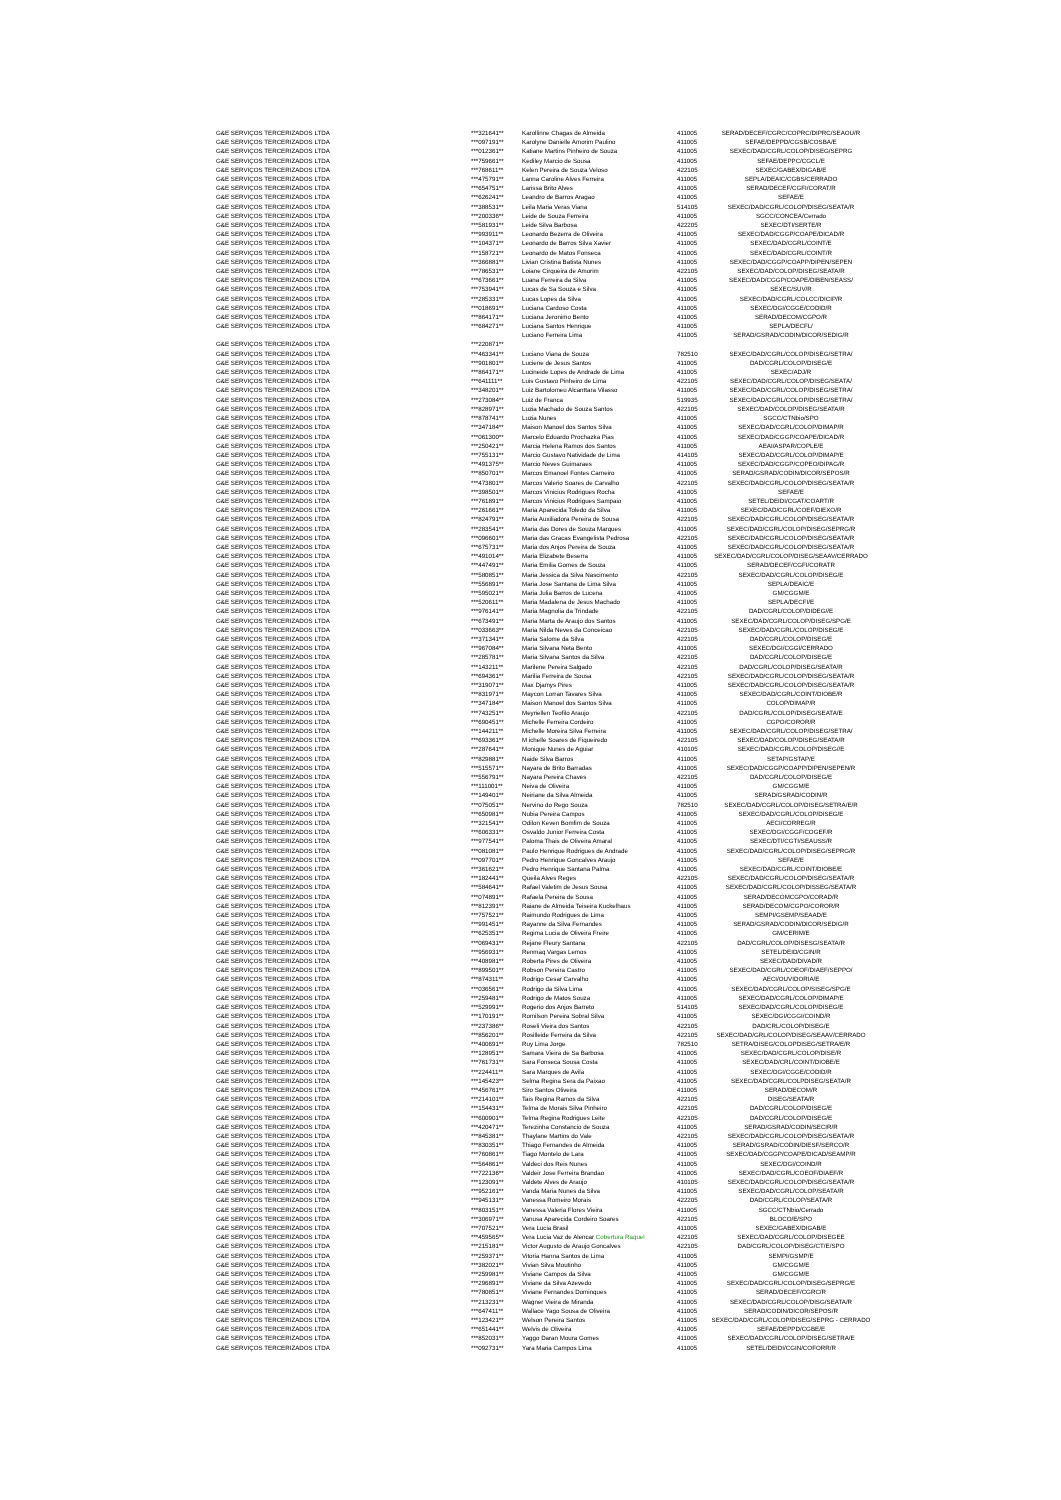| G&E SERVIÇOS TERCERIZADOS LTDA | ***321641** | Karollinne Chagas de Almeida | 411005 | SERAD/DECEF/CGRC/COPRC/DIPRC/SEAOU/R |
| G&E SERVIÇOS TERCERIZADOS LTDA | ***097191** | Karolyne Danielle Amorim Paulino | 411005 | SEFAE/DEPPD/CGSB/COSBA/E |
| G&E SERVIÇOS TERCERIZADOS LTDA | ***012361** | Katiane Martins Pinheiro de Souza | 411005 | SEXEC/DAD/CGRL/COLOP/DISEG/SEPRG |
| G&E SERVIÇOS TERCERIZADOS LTDA | ***759661** | Kediley Marcio de Sousa | 411005 | SEFAE/DEPPC/CGCL/E |
| G&E SERVIÇOS TERCERIZADOS LTDA | ***768611** | Kelen Pereira de Souza Veloso | 422105 | SEXEC/GABEX/DIGAB/E |
| G&E SERVIÇOS TERCERIZADOS LTDA | ***475791** | Lanna Caroline Alves Ferreira | 411005 | SEPLA/DEAIC/CGBS/CERRADO |
| G&E SERVIÇOS TERCERIZADOS LTDA | ***654751** | Larissa Brito Alves | 411005 | SERAD/DECEF/CGFI/CORAT/R |
| G&E SERVIÇOS TERCERIZADOS LTDA | ***626241** | Leandro de Barros Aragao | 411005 | SEFAE/E |
| G&E SERVIÇOS TERCERIZADOS LTDA | ***388531** | Leila Maria Veras Viana | 514105 | SEXEC/DAD/CGRL/COLOP/DISEG/SEATA/R |
| G&E SERVIÇOS TERCERIZADOS LTDA | ***200336** | Leide de Souza Ferreira | 411005 | SGCC/CONCEA/Cerrado |
| G&E SERVIÇOS TERCERIZADOS LTDA | ***581931** | Leide Silva Barbosa | 422205 | SEXEC/DTI/SERTE/R |
| G&E SERVIÇOS TERCERIZADOS LTDA | ***993911** | Leonardo Bezerra de Oliveira | 411005 | SEXEC/DAD/CGGP/COAPE/DICAD/R |
| G&E SERVIÇOS TERCERIZADOS LTDA | ***104371** | Leonardo de Barros Silva Xavier | 411005 | SEXEC/DAD/CGRL/COINT/E |
| G&E SERVIÇOS TERCERIZADOS LTDA | ***158721** | Leonardo de Matos Fonseca | 411005 | SEXEC/DAD/CGRL/COINT/R |
| G&E SERVIÇOS TERCERIZADOS LTDA | ***366881** | Livian Cristina Batista Nunes | 411005 | SEXEC/DAD/CGGP/COAPP/DIPEN/SEPEN |
| G&E SERVIÇOS TERCERIZADOS LTDA | ***786531** | Loiane Cirqueira de Amorim | 422105 | SEXEC/DAD/COLOP/DISEG/SEATA/R |
| G&E SERVIÇOS TERCERIZADOS LTDA | ***673661** | Luana Ferreira da Silva | 411005 | SEXEC/DAD/CGGP/COAPE/DIBEN/SEASS/ |
| G&E SERVIÇOS TERCERIZADOS LTDA | ***753941** | Lucas de Sa Souza e Silva | 411005 | SEXEC/SUV/R |
| G&E SERVIÇOS TERCERIZADOS LTDA | ***285331** | Lucas Lopes da Silva | 411005 | SEXEC/DAD/CGRL/COLCC/DICIP/R |
| G&E SERVIÇOS TERCERIZADOS LTDA | ***018691** | Luciana Cardoso Costa | 411005 | SEXEC/DGI/CGGE/CODID/R |
| G&E SERVIÇOS TERCERIZADOS LTDA | ***864171** | Luciana Jeronimo Bento | 411005 | SERAD/DECOM/CGPO/R |
| G&E SERVIÇOS TERCERIZADOS LTDA | ***684271** | Luciana Santos Henrique | 411005 | SEPLA/DECFL/ |
| G&E SERVIÇOS TERCERIZADOS LTDA | ***220871** | Luciano Ferreira Lima | 411005 | SERAD/GSRAD/CODIN/DICOR/SEDIG/R |
| G&E SERVIÇOS TERCERIZADOS LTDA | ***463341** | Luciano Viana de Souza | 782510 | SEXEC/DAD/CGRL/COLOP/DISEG/SETRA/ |
| G&E SERVIÇOS TERCERIZADOS LTDA | ***901801** | Luciene de Jesus Santos | 411005 | DAD/CGRL/COLOP/DISEG/E |
| G&E SERVIÇOS TERCERIZADOS LTDA | ***864171** | Lucineide Lopes de Andrade de Lima | 411005 | SEXEC/ADJ/R |
| G&E SERVIÇOS TERCERIZADOS LTDA | ***641111** | Luis Gustavo Pinheiro de Lima | 422105 | SEXEC/DAD/CGRL/COLOP/DISEG/SEATA/ |
| G&E SERVIÇOS TERCERIZADOS LTDA | ***348201** | Luiz Bartolomeu Alcanttara Vilasso | 411005 | SEXEC/DAD/CGRL/COLOP/DISEG/SETRA/ |
| G&E SERVIÇOS TERCERIZADOS LTDA | ***273084** | Luiz de Franca | 519935 | SEXEC/DAD/CGRL/COLOP/DISEG/SETRA/ |
| G&E SERVIÇOS TERCERIZADOS LTDA | ***828971** | Luzia Machado de Souza Santos | 422105 | SEXEC/DAD/COLOP/DISEG/SEATA/R |
| G&E SERVIÇOS TERCERIZADOS LTDA | ***878741** | Luzia Nunes | 411005 | SGCC/CTNbio/SPO |
| G&E SERVIÇOS TERCERIZADOS LTDA | ***347184** | Maison Manoel dos Santos Silva | 411005 | SEXEC/DAD/CGRL/COLOP/DIMAP/R |
| G&E SERVIÇOS TERCERIZADOS LTDA | ***061300** | Marcelo Eduardo Prochazka Pias | 411005 | SEXEC/DAD/CGGP/COAPE/DICAD/R |
| G&E SERVIÇOS TERCERIZADOS LTDA | ***250421** | Marcia Helena Ramos dos Santos | 411005 | AEAI/ASPAR/COPLE/E |
| G&E SERVIÇOS TERCERIZADOS LTDA | ***755131** | Marcio Gustavo Natividade de Lima | 414105 | SEXEC/DAD/CGRL/COLOP/DIMAP/E |
| G&E SERVIÇOS TERCERIZADOS LTDA | ***491375** | Marcio Neves Guimaraes | 411005 | SEXEC/DAD/CGGP/COPEO/DIPAG/R |
| G&E SERVIÇOS TERCERIZADOS LTDA | ***850701** | Marcos Emanoel Fontes Carneiro | 411005 | SERAD/GSRAD/CODIN/DICOR/SEPOS/R |
| G&E SERVIÇOS TERCERIZADOS LTDA | ***473801** | Marcos Valerio Soares de Carvalho | 422105 | SEXEC/DAD/CGRL/COLOP/DISEG/SEATA/R |
| G&E SERVIÇOS TERCERIZADOS LTDA | ***398501** | Marcos Vinicius Rodrigues Rocha | 411005 | SEFAE/E |
| G&E SERVIÇOS TERCERIZADOS LTDA | ***761891** | Marcos Vinicius Rodrigues Sampaio | 411005 | SETEL/DEIDI/CGAT/COART/R |
| G&E SERVIÇOS TERCERIZADOS LTDA | ***261661** | Maria Aparecida Toledo da Silva | 411005 | SEXEC/DAD/CGRL/COEF/DIEXO/R |
| G&E SERVIÇOS TERCERIZADOS LTDA | ***824791** | Maria Auxiliadora Pereira de Sousa | 422105 | SEXEC/DAD/CGRL/COLOP/DISEG/SEATA/R |
| G&E SERVIÇOS TERCERIZADOS LTDA | ***283541** | Maria das Dores de Souza Marques | 411005 | SEXEC/DAD/CGRL/COLOP/DISEG/SEPRG/R |
| G&E SERVIÇOS TERCERIZADOS LTDA | ***096601** | Maria das Gracas Evangelista Pedrosa | 422105 | SEXEC/DAD/CGRL/COLOP/DISEG/SEATA/R |
| G&E SERVIÇOS TERCERIZADOS LTDA | ***675731** | Maria dos Anjos Pereira de Souza | 411005 | SEXEC/DAD/CGRL/COLOP/DISEG/SEATA/R |
| G&E SERVIÇOS TERCERIZADOS LTDA | ***491014** | Maria Elizabete Beserra | 411005 | SEXEC/DAD/CGRL/COLOP/DISEG/SEAAV/CERRADO |
| G&E SERVIÇOS TERCERIZADOS LTDA | ***447491** | Maria Emilia Gomes de Souza | 411005 | SERAD/DECEF/CGFI/CORATR |
| G&E SERVIÇOS TERCERIZADOS LTDA | ***580851** | Maria Jessica da Silva Nascimento | 422105 | SEXEC/DAD/CGRL/COLOP/DISEG/E |
| G&E SERVIÇOS TERCERIZADOS LTDA | ***556891** | Maria Jose Santana de Lima Silva | 411005 | SEPLA/DEAIC/E |
| G&E SERVIÇOS TERCERIZADOS LTDA | ***595021** | Maria Julia Barros de Lucena | 411005 | GM/CGGM/E |
| G&E SERVIÇOS TERCERIZADOS LTDA | ***520611** | Maria Madalena de Jesus Machado | 411005 | SEPLA/DECFI/E |
| G&E SERVIÇOS TERCERIZADOS LTDA | ***976141** | Maria Magnolia da Trindade | 422105 | DAD/CGRL/COLOP/DIDEG//E |
| G&E SERVIÇOS TERCERIZADOS LTDA | ***673491** | Maria Marta de Araujo dos Santos | 411005 | SEXEC/DAD/CGRL/COLOP/DISEG/SPG/E |
| G&E SERVIÇOS TERCERIZADOS LTDA | ***033663** | Maria Nilda Neves da Conceicao | 422105 | SEXEC/DAD/CGRL/COLOP/DISEG/E |
| G&E SERVIÇOS TERCERIZADOS LTDA | ***371341** | Maria Salome da Silva | 422105 | DAD/CGRL/COLOP/DISEG/E |
| G&E SERVIÇOS TERCERIZADOS LTDA | ***967084** | Maria Silvana Neta Bento | 411005 | SEXEC/DGI/CGGI/CERRADO |
| G&E SERVIÇOS TERCERIZADOS LTDA | ***285781** | Maria Silvana Santos da Silva | 422105 | DAD/CGRL/COLOP/DISEG/E |
| G&E SERVIÇOS TERCERIZADOS LTDA | ***143211** | Marilene Pereira Salgado | 422105 | DAD/CGRL/COLOP/DISEG/SEATA/R |
| G&E SERVIÇOS TERCERIZADOS LTDA | ***694361** | Marilia Ferreira de Sousa | 422105 | SEXEC/DAD/CGRL/COLOP/DISEG/SEATA/R |
| G&E SERVIÇOS TERCERIZADOS LTDA | ***319071** | Max Djamys Pires | 411005 | SEXEC/DAD/CGRL/COLOP/DISEG/SEATA/R |
| G&E SERVIÇOS TERCERIZADOS LTDA | ***831971** | Maycon Lorran Tavares Silva | 411005 | SEXEC/DAD/CGRL/COINT/DIOBE/R |
| G&E SERVIÇOS TERCERIZADOS LTDA | ***347184** | Maison Manoel dos Santos Silva | 411005 | COLOP/DIMAP/R |
| G&E SERVIÇOS TERCERIZADOS LTDA | ***743251** | Meyriellen Teofilo Araujo | 422105 | DAD/CGRL/COLOP/DISEG/SEATA/E |
| G&E SERVIÇOS TERCERIZADOS LTDA | ***690451** | Michelle Ferreira Cordeiro | 411005 | CGPO/COROR/R |
| G&E SERVIÇOS TERCERIZADOS LTDA | ***144211** | Michelle Moreira Silva Ferreira | 411005 | SEXEC/DAD/CGRL/COLOP/DISEG/SETRA/ |
| G&E SERVIÇOS TERCERIZADOS LTDA | ***693361** | M ichelle Soares de Fiqueiredo | 422105 | SEXEC/DAD/COLOP/DISEG/SEATA/R |
| G&E SERVIÇOS TERCERIZADOS LTDA | ***287641** | Monique Nunes de Aguiar | 410105 | SEXEC/DAD/CGRL/COLOP/DISEG//E |
| G&E SERVIÇOS TERCERIZADOS LTDA | ***829881** | Naide Silva Barros | 411005 | SETAP/GSTAP/E |
| G&E SERVIÇOS TERCERIZADOS LTDA | ***515571** | Nayara de Brito Barradas | 411005 | SEXEC/DAD/CGGP/COAPP/DIPEN/SEPEN/R |
| G&E SERVIÇOS TERCERIZADOS LTDA | ***556791** | Nayara Pereira Chaves | 422105 | DAD/CGRL/COLOP/DISEG/E |
| G&E SERVIÇOS TERCERIZADOS LTDA | ***111001** | Neiva de Oliveira | 411005 | GM/CGGM/E |
| G&E SERVIÇOS TERCERIZADOS LTDA | ***149401** | Neiriane da Silva Almeida | 411005 | SERAD/GSRAD/CODIN/R |
| G&E SERVIÇOS TERCERIZADOS LTDA | ***075051** | Nervino do Rego Souza | 782510 | SEXEC/DAD/CGRL/COLOP/DISEG/SETRA/E/R |
| G&E SERVIÇOS TERCERIZADOS LTDA | ***650981** | Nubia Pereira Campos | 411005 | SEXEC/DAD/CGRL/COLOP/DISEG/E |
| G&E SERVIÇOS TERCERIZADOS LTDA | ***321541** | Odilon Keven Bomfim de Souza | 411005 | AECI/CORREG/R |
| G&E SERVIÇOS TERCERIZADOS LTDA | ***606331** | Osvaldo Junior Ferreira Costa | 411005 | SEXEC/DGI/CGGF/COGEF/R |
| G&E SERVIÇOS TERCERIZADOS LTDA | ***977541** | Paloma Thais de Oliveira Amaral | 411005 | SEXEC/DTI/CGTI/SEAUSS/R |
| G&E SERVIÇOS TERCERIZADOS LTDA | ***081081** | Paulo Henrique Rodrigues de Andrade | 411005 | SEXEC/DAD/CGRL/COLOP/DISEG/SEPRG/R |
| G&E SERVIÇOS TERCERIZADOS LTDA | ***097701** | Pedro Henrique Goncalves Araujo | 411005 | SEFAE/E |
| G&E SERVIÇOS TERCERIZADOS LTDA | ***361621** | Pedro Henrique Santana Palma | 411005 | SEXEC/DAD/CGRL/COINT/DIOBE/E |
| G&E SERVIÇOS TERCERIZADOS LTDA | ***182441** | Queila Alves Reges | 422105 | SEXEC/DAD/CGRL/COLOP/DISEG/SEATA/R |
| G&E SERVIÇOS TERCERIZADOS LTDA | ***584641** | Rafael Valetim de Jesus Sousa | 411005 | SEXEC/DAD/CGRL/COLOP/DISSEG/SEATA/R |
| G&E SERVIÇOS TERCERIZADOS LTDA | ***074891** | Rafaela Pereira de Sousa | 411005 | SERAD/DECOMCGPO/CORAD/R |
| G&E SERVIÇOS TERCERIZADOS LTDA | ***812391** | Raiane de Almeida Teiseira Kuckelhaus | 411005 | SERAD/DECOM/CGPO/COROR/R |
| G&E SERVIÇOS TERCERIZADOS LTDA | ***757521** | Raimundo Rodrigues de Lima | 411005 | SEMPI/GSEMP/SEAAD/E |
| G&E SERVIÇOS TERCERIZADOS LTDA | ***991451** | Rayanne da Silva Fernandes | 411005 | SERAD/GSRAD/CODIN/DICOR/SEDIG/R |
| G&E SERVIÇOS TERCERIZADOS LTDA | ***625351** | Regima Lucia de Oliveira Freire | 411005 | GM/CERIM/E |
| G&E SERVIÇOS TERCERIZADOS LTDA | ***069431** | Rejane Fleury Santana | 422105 | DAD/CGRL/COLOP/DISESG/SEATA/R |
| G&E SERVIÇOS TERCERIZADOS LTDA | ***956931** | Renmaq Vargas Lemos | 411005 | SETEL/DEID/CGIN/R |
| G&E SERVIÇOS TERCERIZADOS LTDA | ***408981** | Roberta Pires de Oliveira | 411005 | SEXEC/DAD/DIVAD/R |
| G&E SERVIÇOS TERCERIZADOS LTDA | ***899501** | Robson Pereira Castro | 411005 | SEXEC/DAD/CGRL/COEOF/DIAEF/SEPPO/ |
| G&E SERVIÇOS TERCERIZADOS LTDA | ***874311** | Rodrigo Cesar Carvalho | 411005 | AECI/OUVIDORIA/E |
| G&E SERVIÇOS TERCERIZADOS LTDA | ***036561** | Rodrigo da Silva Lima | 411005 | SEXEC/DAD/CGRL/COLOP/SISEG/SPG/E |
| G&E SERVIÇOS TERCERIZADOS LTDA | ***259481** | Rodrigo de Matos Souza | 411005 | SEXEC/DAD/CGRL/COLOP/DIMAP/E |
| G&E SERVIÇOS TERCERIZADOS LTDA | ***529991** | Rogerio dos Anjos Barreto | 514105 | SEXEC/DAD/CGRL/COLOP/DISEG/E |
| G&E SERVIÇOS TERCERIZADOS LTDA | ***170191** | Romilson Pereira Sobral Silva | 411005 | SEXEC/DGI/CGGI/COIND/R |
| G&E SERVIÇOS TERCERIZADOS LTDA | ***237386** | Roseli Vieira dos Santos | 422105 | DAD/CRL/COLOP/DISEG/E |
| G&E SERVIÇOS TERCERIZADOS LTDA | ***856201** | Rosilleide Ferreira da Silva | 422105 | SEXEC/DAD/GRL/COLOP/DISEG/SEAAV/CERRADO |
| G&E SERVIÇOS TERCERIZADOS LTDA | ***400691** | Ruy Lima Jorge | 782510 | SETRA/DISEG/COLOPDISEG/SETRA/E/R |
| G&E SERVIÇOS TERCERIZADOS LTDA | ***128951** | Samara Vieira de Sa Barbosa | 411005 | SEXEC/DAD/CGRL/COLOP/DISE/R |
| G&E SERVIÇOS TERCERIZADOS LTDA | ***761731** | Sara Fonseca Sousa Costa | 411005 | SEXEC/DAD/CRL/COINT/DIOBE/E |
| G&E SERVIÇOS TERCERIZADOS LTDA | ***224411** | Sara Marques de Avila | 411005 | SEXEC/DGI/CGGE/CODID/R |
| G&E SERVIÇOS TERCERIZADOS LTDA | ***145423** | Selma Regina Sera da Paixao | 411005 | SEXEC/DAD/CGRL/COLPDISEG/SEATA/R |
| G&E SERVIÇOS TERCERIZADOS LTDA | ***456761** | Siro Santos Oliveira | 411005 | SERAD/DECOM/R |
| G&E SERVIÇOS TERCERIZADOS LTDA | ***214101** | Tais Regina Ramos da Silva | 422105 | DISEG/SEATA/R |
| G&E SERVIÇOS TERCERIZADOS LTDA | ***154431** | Telma de Morais Silva Pinheiro | 422105 | DAD/CGRL/COLOP/DISEG/E |
| G&E SERVIÇOS TERCERIZADOS LTDA | ***600901** | Telma Regina Rodrigues Leite | 422105 | DAD/CGRL/COLOP/DISEG/E |
| G&E SERVIÇOS TERCERIZADOS LTDA | ***420471** | Terezinha Constancio de Souza | 411005 | SERAD/GSRAD/CODIN/SECIR/R |
| G&E SERVIÇOS TERCERIZADOS LTDA | ***845381** | Thaylane Martins do Vale | 422105 | SEXEC/DAD/CGRL/COLOP/DISEG/SEATA/R |
| G&E SERVIÇOS TERCERIZADOS LTDA | ***830351** | Thiago Fernandes de Almeida | 411005 | SERAD/GSRAD/CODIN/DIESF/SERCO/R |
| G&E SERVIÇOS TERCERIZADOS LTDA | ***760861** | Tiago Montelo de Lara | 411005 | SEXEC/DAD/CGGP/COAPE/DICAD/SEAMP/R |
| G&E SERVIÇOS TERCERIZADOS LTDA | ***564861** | Valdeci dos Reis Nunes | 411005 | SEXEC/DGI/COIND/R |
| G&E SERVIÇOS TERCERIZADOS LTDA | ***722136** | Valdeir Jose Ferreira Brandao | 411005 | SEXEC/DAD/CGRL/COEOF/DIAEF/R |
| G&E SERVIÇOS TERCERIZADOS LTDA | ***123091** | Valdete Alves de Araujo | 410105 | SEXEC/DAD/CGRL/COLOP/DISEG/SEATA/R |
| G&E SERVIÇOS TERCERIZADOS LTDA | ***952161** | Vanda Maria Nunes da Silva | 411005 | SEXEC/DAD/CGRL/COLOP/SEATA/R |
| G&E SERVIÇOS TERCERIZADOS LTDA | ***945131** | Vanessa Romeiro Morais | 422205 | DAD/CGRL/COLOP/SEATA/R |
| G&E SERVIÇOS TERCERIZADOS LTDA | ***803151** | Vanessa Valeria Flores Vieira | 411005 | SGCC/CTNbio/Cerrado |
| G&E SERVIÇOS TERCERIZADOS LTDA | ***306971** | Vanusa Aparecida Cordeiro Soares | 422105 | BLOCO/E/SPO |
| G&E SERVIÇOS TERCERIZADOS LTDA | ***707521** | Vera Lucia Brasil | 411005 | SEXEC/GABEX/DIGAB/E |
| G&E SERVIÇOS TERCERIZADOS LTDA | ***459565** | Vera Lucia Vaz de Alencar Cobertura Raquel | 422105 | SEXEC/DAD/CGRL/COLOP/DISEGEE |
| G&E SERVIÇOS TERCERIZADOS LTDA | ***215181** | Victor Augusto de Araujo Goncalves | 422105 | DAD/CGRL/COLOP/DISEG/CT/E/SPO |
| G&E SERVIÇOS TERCERIZADOS LTDA | ***259371** | Vitoria Hanna Santos de Lima | 411005 | SEMPI/GSMP/E |
| G&E SERVIÇOS TERCERIZADOS LTDA | ***382021** | Vivian Silva Moutinho | 411005 | GM/CGGM/E |
| G&E SERVIÇOS TERCERIZADOS LTDA | ***259981** | Viviane Campos da Silva | 411005 | GM/CGGM/E |
| G&E SERVIÇOS TERCERIZADOS LTDA | ***296891** | Viviane da Silva Azevedo | 411005 | SEXEC/DAD/CGRL/COLOP/DISEG/SEPRG/E |
| G&E SERVIÇOS TERCERIZADOS LTDA | ***780851** | Viviane Fernandes Dominques | 411005 | SERAD/DECEF/CGRC/R |
| G&E SERVIÇOS TERCERIZADOS LTDA | ***213231** | Wagner Vieira de Miranda | 411005 | SEXEC/DAD/CGRL/COLOP/DISG/SEATA/R |
| G&E SERVIÇOS TERCERIZADOS LTDA | ***647411** | Wallace Yago Sousa de Oliveira | 411005 | SERAD/CODIN/DICOR/SEPOS/R |
| G&E SERVIÇOS TERCERIZADOS LTDA | ***123421** | Welson Pereira Santos | 411005 | SEXEC/DAD/CGRL/COLOP/DISEG/SEPRG - CERRADO |
| G&E SERVIÇOS TERCERIZADOS LTDA | ***651441** | Welvis de Oliveira | 411005 | SEFAE/DEPPD/CGBE/E |
| G&E SERVIÇOS TERCERIZADOS LTDA | ***852031** | Yaggo Daran Moura Gomes | 411005 | SEXEC/DAD/CGRL/COLOP/DISEG/SETRA/E |
| G&E SERVIÇOS TERCERIZADOS LTDA | ***092731** | Yara Maria Campos Lima | 411005 | SETEL/DEIDI/CGIN/COFORR/R |